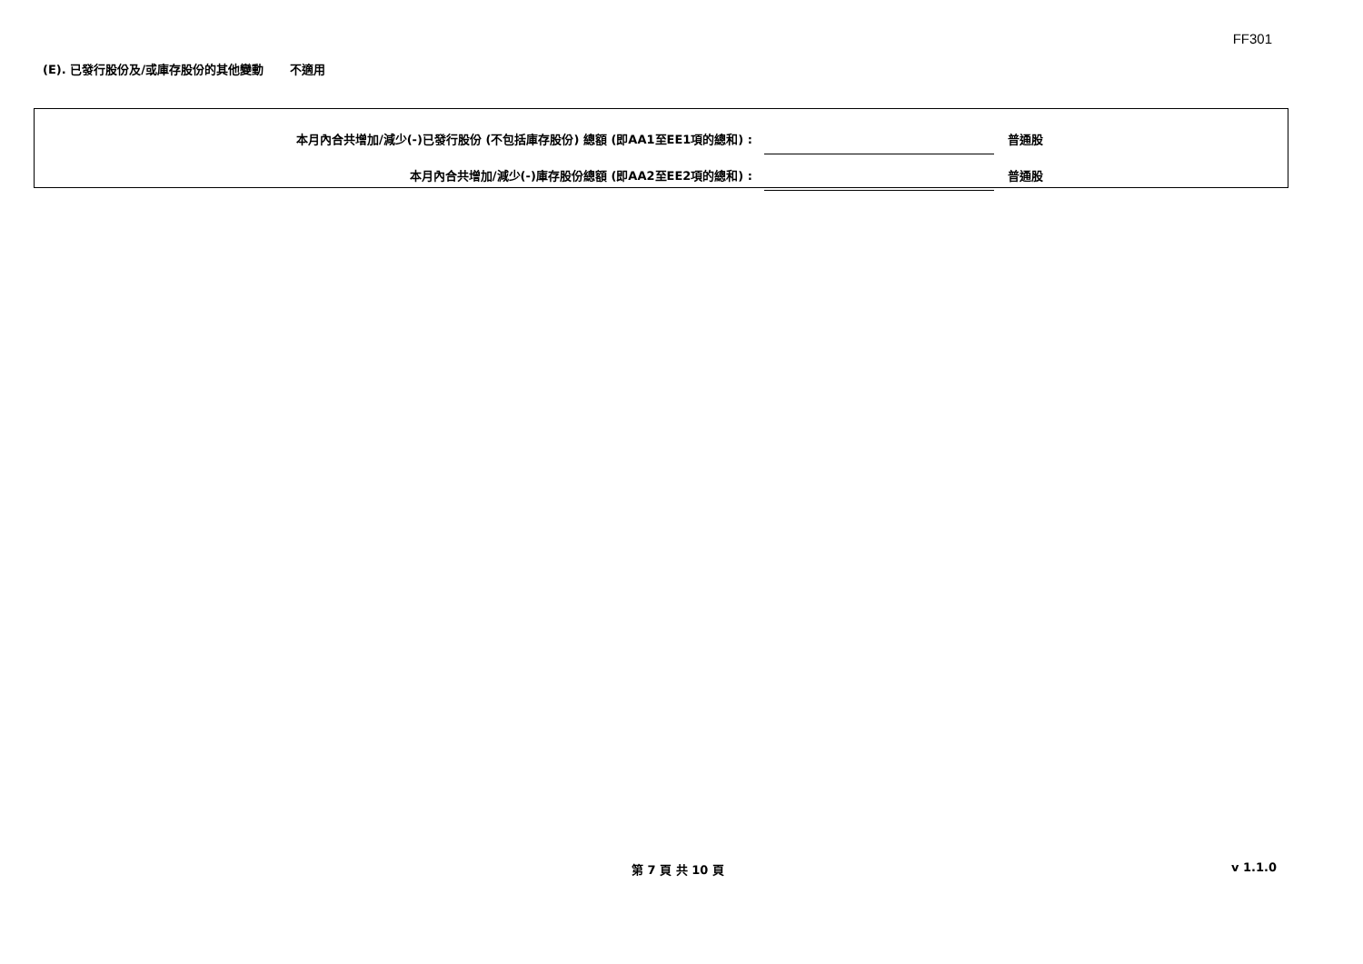FF301
(E). 已發行股份及/或庫存股份的其他變動 不適用
本月內合共增加/減少(-)已發行股份 (不包括庫存股份) 總額 (即AA1至EE1項的總和) :
普通股
本月內合共增加/減少(-)庫存股份總額 (即AA2至EE2項的總和) :
普通股
第 7 頁 共 10 頁 v 1.1.0